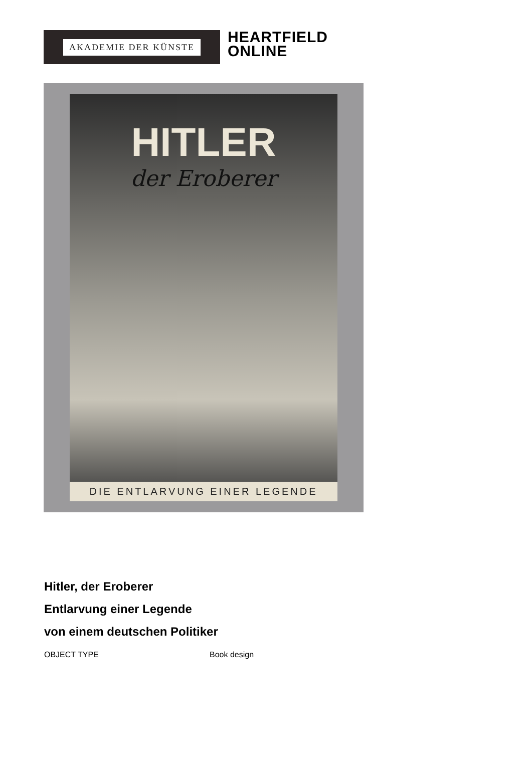AKADEMIE DER KÜNSTE
HEARTFIELD
ONLINE
HITLER
der Eroberer
DIE ENTLARVUNG EINER LEGENDE
Hitler, der Eroberer
Entlarvung einer Legende
von einem deutschen Politiker
| OBJECT TYPE | Book design |